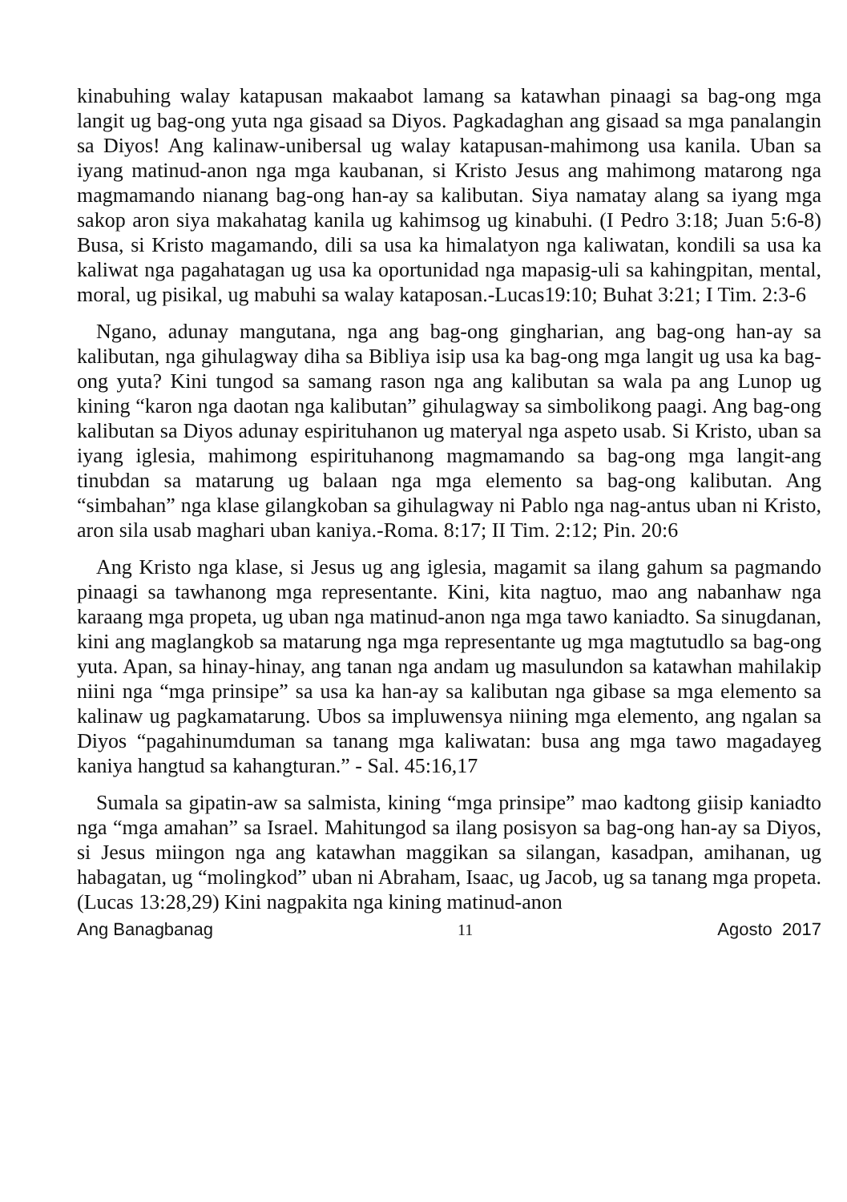kinabuhing walay katapusan makaabot lamang sa katawhan pinaagi sa bag-ong mga langit ug bag-ong yuta nga gisaad sa Diyos. Pagkadaghan ang gisaad sa mga panalangin sa Diyos! Ang kalinaw-unibersal ug walay katapusan-mahimong usa kanila. Uban sa iyang matinud-anon nga mga kaubanan, si Kristo Jesus ang mahimong matarong nga magmamando nianang bag-ong han-ay sa kalibutan. Siya namatay alang sa iyang mga sakop aron siya makahatag kanila ug kahimsog ug kinabuhi. (I Pedro 3:18; Juan 5:6-8) Busa, si Kristo magamando, dili sa usa ka himalatyon nga kaliwatan, kondili sa usa ka kaliwat nga pagahatagan ug usa ka oportunidad nga mapasig-uli sa kahingpitan, mental, moral, ug pisikal, ug mabuhi sa walay kataposan.-Lucas19:10; Buhat 3:21; I Tim. 2:3-6
Ngano, adunay mangutana, nga ang bag-ong gingharian, ang bag-ong han-ay sa kalibutan, nga gihulagway diha sa Bibliya isip usa ka bag-ong mga langit ug usa ka bag-ong yuta? Kini tungod sa samang rason nga ang kalibutan sa wala pa ang Lunop ug kining “karon nga daotan nga kalibutan” gihulagway sa simbolikong paagi. Ang bag-ong kalibutan sa Diyos adunay espirituhanon ug materyal nga aspeto usab. Si Kristo, uban sa iyang iglesia, mahimong espirituhanong magmamando sa bag-ong mga langit-ang tinubdan sa matarung ug balaan nga mga elemento sa bag-ong kalibutan. Ang “simbahan” nga klase gilangkoban sa gihulagway ni Pablo nga nag-antus uban ni Kristo, aron sila usab maghari uban kaniya.-Roma. 8:17; II Tim. 2:12; Pin. 20:6
Ang Kristo nga klase, si Jesus ug ang iglesia, magamit sa ilang gahum sa pagmando pinaagi sa tawhanong mga representante. Kini, kita nagtuo, mao ang nabanhaw nga karaang mga propeta, ug uban nga matinud-anon nga mga tawo kaniadto. Sa sinugdanan, kini ang maglangkob sa matarung nga mga representante ug mga magtutudlo sa bag-ong yuta. Apan, sa hinay-hinay, ang tanan nga andam ug masulundon sa katawhan mahilakip niini nga “mga prinsipe” sa usa ka han-ay sa kalibutan nga gibase sa mga elemento sa kalinaw ug pagkamatarung. Ubos sa impluwensya niining mga elemento, ang ngalan sa Diyos “pagahinumduman sa tanang mga kaliwatan: busa ang mga tawo magadayeg kaniya hangtud sa kahangturan.” - Sal. 45:16,17
Sumala sa gipatin-aw sa salmista, kining “mga prinsipe” mao kadtong giisip kaniadto nga “mga amahan” sa Israel. Mahitungod sa ilang posisyon sa bag-ong han-ay sa Diyos, si Jesus miingon nga ang katawhan maggikan sa silangan, kasadpan, amihanan, ug habagatan, ug “molingkod” uban ni Abraham, Isaac, ug Jacob, ug sa tanang mga propeta. (Lucas 13:28,29) Kini nagpakita nga kining matinud-anon
Ang Banagbanag 11 Agosto 2017